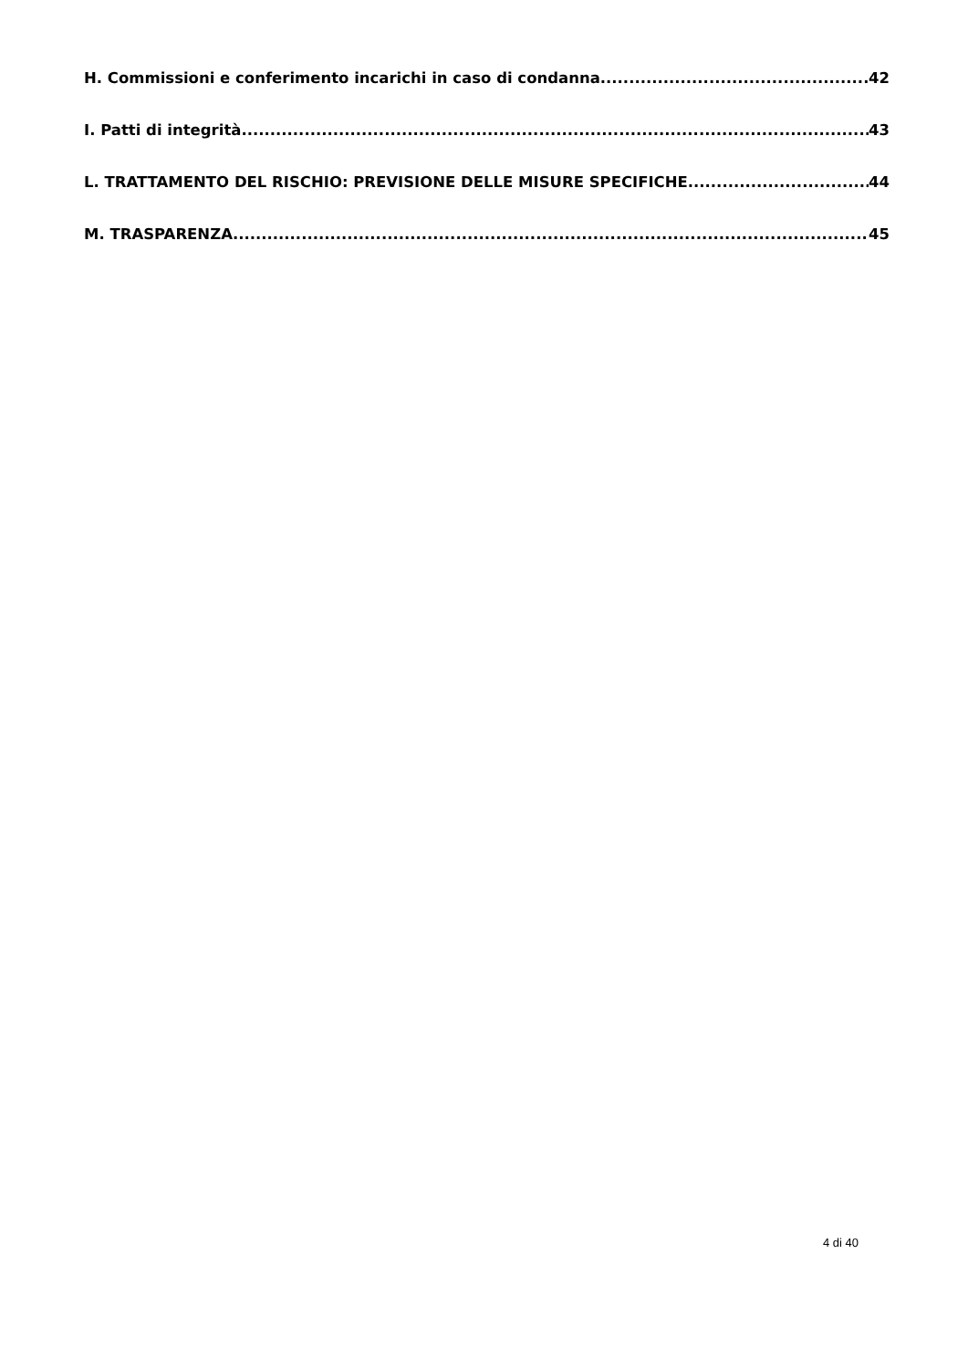H. Commissioni e conferimento incarichi in caso di condanna 42
I. Patti di integrità 43
L. TRATTAMENTO DEL RISCHIO: PREVISIONE DELLE MISURE SPECIFICHE 44
M. TRASPARENZA 45
4 di 40